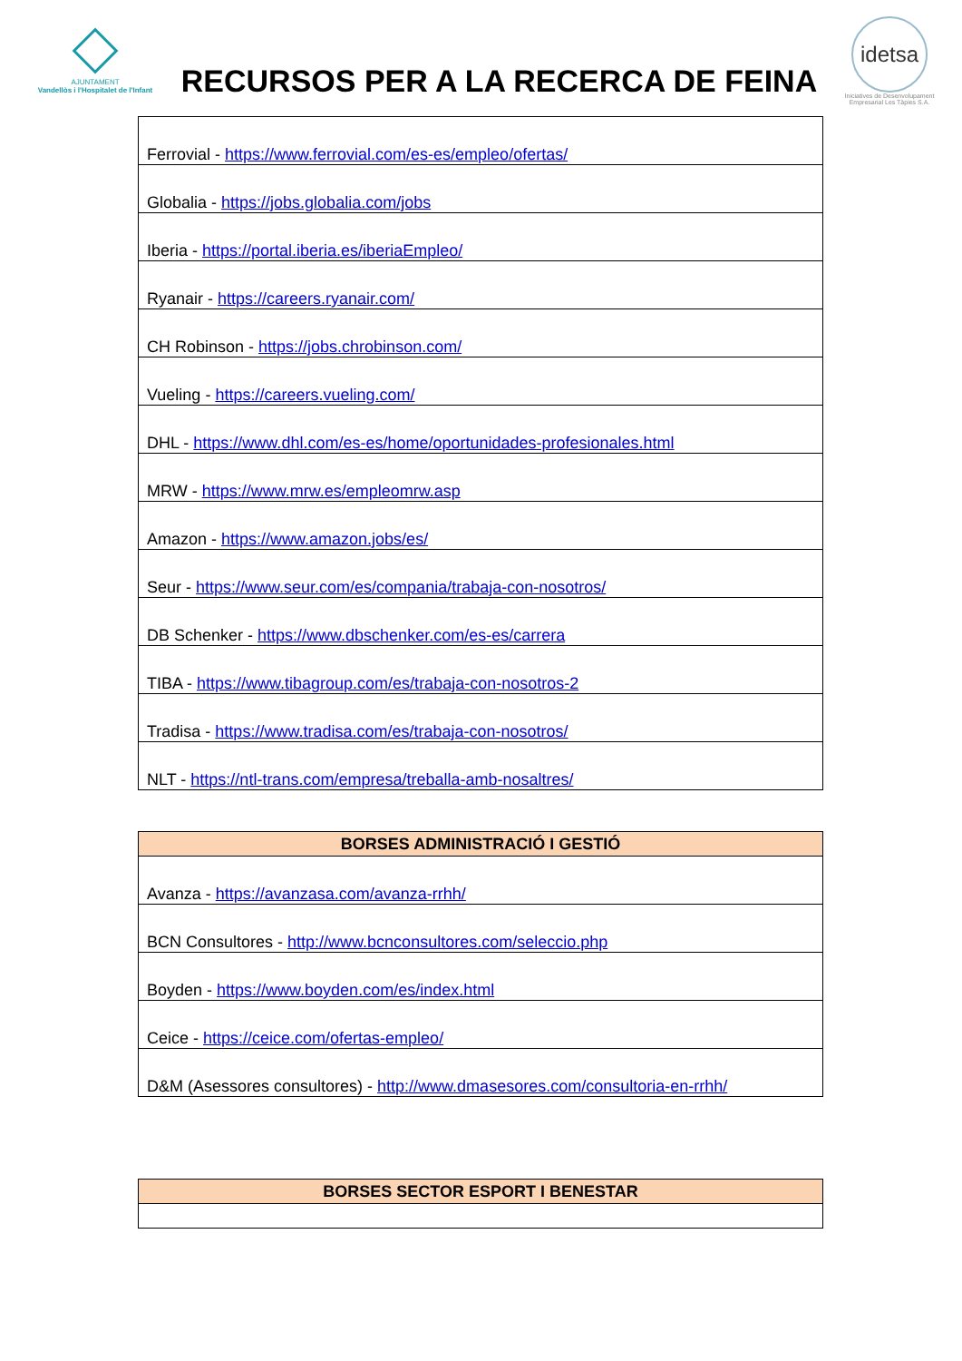AJUNTAMENT
Vandellòs i l'Hospitalet de l'Infant
RECURSOS PER A LA RECERCA DE FEINA
idetsa
Iniciatives de Desenvolupament Empresarial Les Tàpies S.A.
| Ferrovial - https://www.ferrovial.com/es-es/empleo/ofertas/ |
| Globalia - https://jobs.globalia.com/jobs |
| Iberia - https://portal.iberia.es/iberiaEmpleo/ |
| Ryanair - https://careers.ryanair.com/ |
| CH Robinson - https://jobs.chrobinson.com/ |
| Vueling - https://careers.vueling.com/ |
| DHL - https://www.dhl.com/es-es/home/oportunidades-profesionales.html |
| MRW - https://www.mrw.es/empleomrw.asp |
| Amazon - https://www.amazon.jobs/es/ |
| Seur - https://www.seur.com/es/compania/trabaja-con-nosotros/ |
| DB Schenker - https://www.dbschenker.com/es-es/carrera |
| TIBA - https://www.tibagroup.com/es/trabaja-con-nosotros-2 |
| Tradisa - https://www.tradisa.com/es/trabaja-con-nosotros/ |
| NLT - https://ntl-trans.com/empresa/treballa-amb-nosaltres/ |
| BORSES ADMINISTRACIÓ I GESTIÓ |
| --- |
| Avanza - https://avanzasa.com/avanza-rrhh/ |
| BCN Consultores - http://www.bcnconsultores.com/seleccio.php |
| Boyden - https://www.boyden.com/es/index.html |
| Ceice - https://ceice.com/ofertas-empleo/ |
| D&M (Asessores consultores) - http://www.dmasesores.com/consultoria-en-rrhh/ |
| BORSES SECTOR ESPORT I BENESTAR |
| --- |